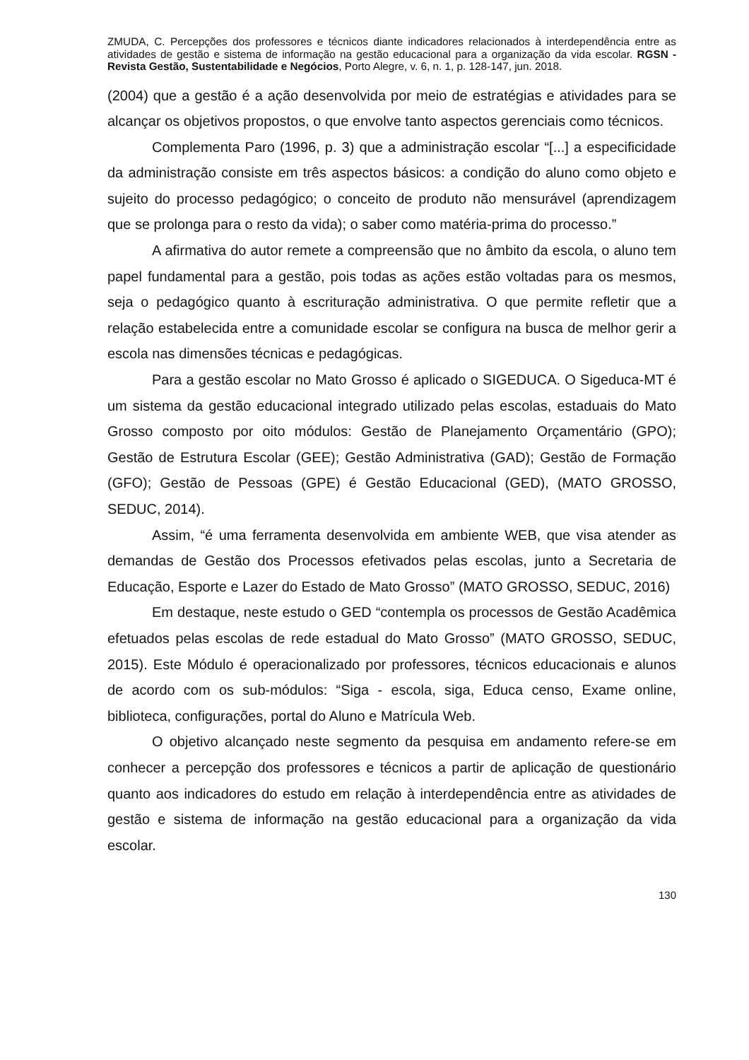ZMUDA, C. Percepções dos professores e técnicos diante indicadores relacionados à interdependência entre as atividades de gestão e sistema de informação na gestão educacional para a organização da vida escolar. RGSN - Revista Gestão, Sustentabilidade e Negócios, Porto Alegre, v. 6, n. 1, p. 128-147, jun. 2018.
(2004) que a gestão é a ação desenvolvida por meio de estratégias e atividades para se alcançar os objetivos propostos, o que envolve tanto aspectos gerenciais como técnicos.
Complementa Paro (1996, p. 3) que a administração escolar “[...] a especificidade da administração consiste em três aspectos básicos: a condição do aluno como objeto e sujeito do processo pedagógico; o conceito de produto não mensurável (aprendizagem que se prolonga para o resto da vida); o saber como matéria-prima do processo.”
A afirmativa do autor remete a compreensão que no âmbito da escola, o aluno tem papel fundamental para a gestão, pois todas as ações estão voltadas para os mesmos, seja o pedagógico quanto à escrituração administrativa. O que permite refletir que a relação estabelecida entre a comunidade escolar se configura na busca de melhor gerir a escola nas dimensões técnicas e pedagógicas.
Para a gestão escolar no Mato Grosso é aplicado o SIGEDUCA. O Sigeduca-MT é um sistema da gestão educacional integrado utilizado pelas escolas, estaduais do Mato Grosso composto por oito módulos: Gestão de Planejamento Orçamentário (GPO); Gestão de Estrutura Escolar (GEE); Gestão Administrativa (GAD); Gestão de Formação (GFO); Gestão de Pessoas (GPE) é Gestão Educacional (GED), (MATO GROSSO, SEDUC, 2014).
Assim, “é uma ferramenta desenvolvida em ambiente WEB, que visa atender as demandas de Gestão dos Processos efetivados pelas escolas, junto a Secretaria de Educação, Esporte e Lazer do Estado de Mato Grosso” (MATO GROSSO, SEDUC, 2016)
Em destaque, neste estudo o GED “contempla os processos de Gestão Acadêmica efetuados pelas escolas de rede estadual do Mato Grosso” (MATO GROSSO, SEDUC, 2015). Este Módulo é operacionalizado por professores, técnicos educacionais e alunos de acordo com os sub-módulos: “Siga - escola, siga, Educa censo, Exame online, biblioteca, configurações, portal do Aluno e Matrícula Web.
O objetivo alcançado neste segmento da pesquisa em andamento refere-se em conhecer a percepção dos professores e técnicos a partir de aplicação de questionário quanto aos indicadores do estudo em relação à interdependência entre as atividades de gestão e sistema de informação na gestão educacional para a organização da vida escolar.
130